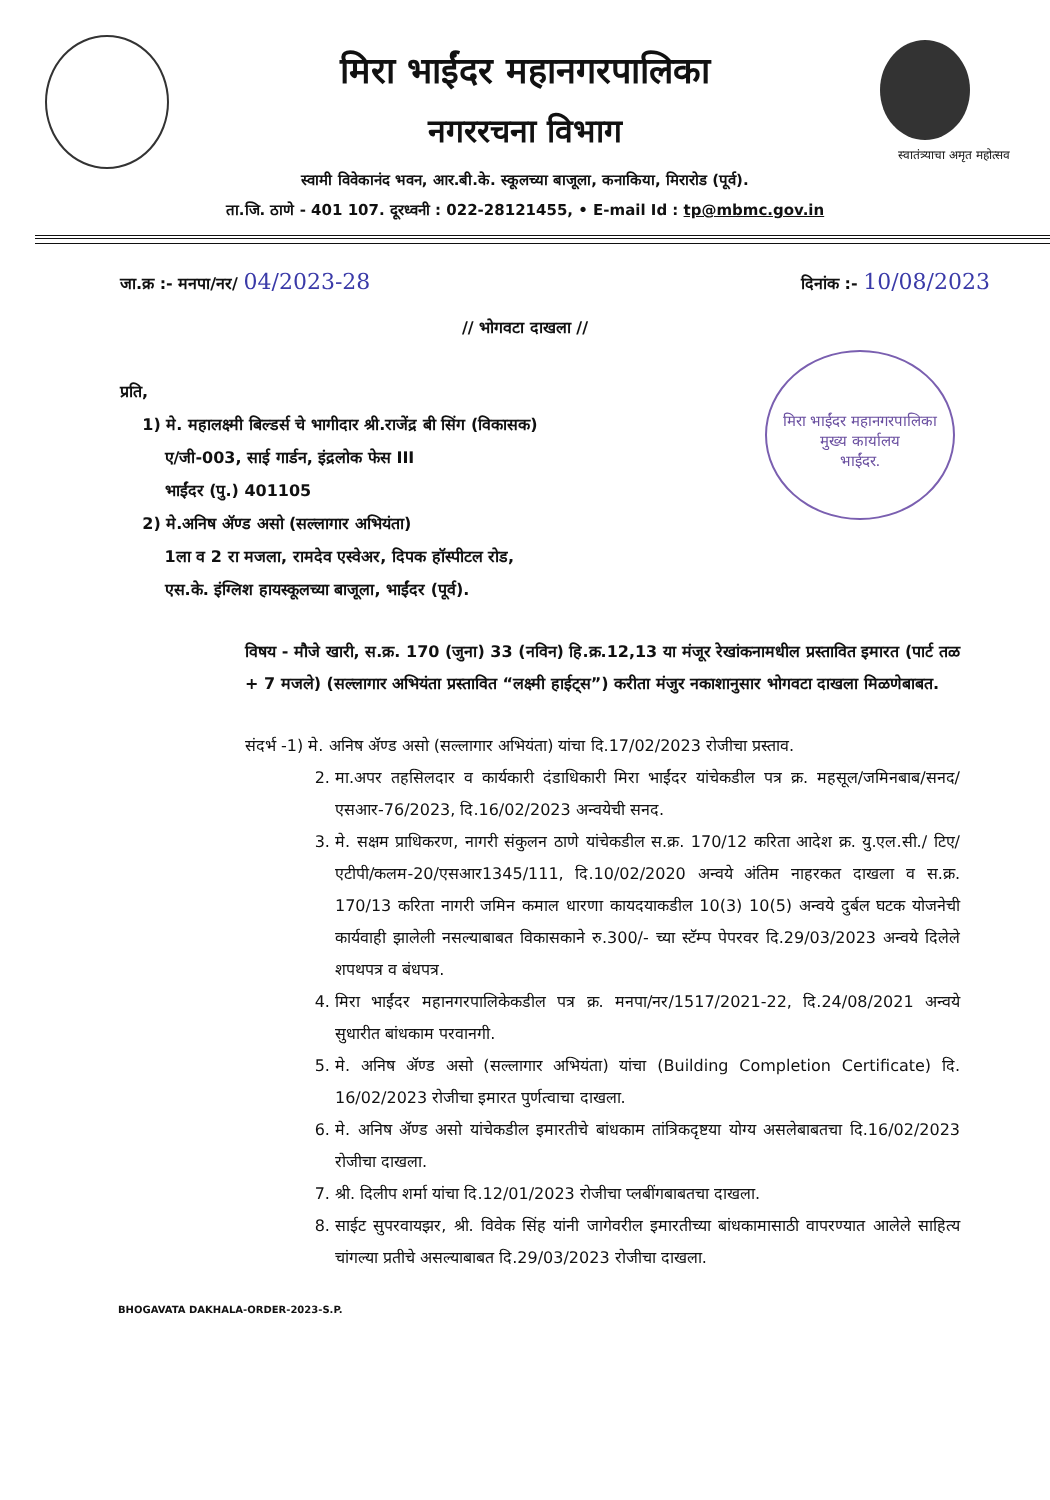मिरा भाईंदर महानगरपालिका
नगररचना विभाग
स्वातंत्र्याचा अमृत महोत्सव
स्वामी विवेकानंद भवन, आर.बी.के. स्कूलच्या बाजूला, कनाकिया, मिरारोड (पूर्व).
ता.जि. ठाणे - 401 107. दूरध्वनी : 022-28121455, • E-mail Id : tp@mbmc.gov.in
जा.क्र :- मनपा/नर/ 04/2023-28 दिनांक :- 10/08/2023
// भोगवटा दाखला //
प्रति,
1) मे. महालक्ष्मी बिल्डर्स चे भागीदार श्री.राजेंद्र बी सिंग (विकासक)
ए/जी-003, साई गार्डन, इंद्रलोक फेस III
भाईंदर (पु.) 401105
2) मे.अनिष ॲण्ड असो (सल्लागार अभियंता)
1ला व 2 रा मजला, रामदेव एस्वेअर, दिपक हॉस्पीटल रोड,
एस.के. इंग्लिश हायस्कूलच्या बाजूला, भाईंदर (पूर्व).
मिरा भाईंदर महानगरपालिका
मुख्य कार्यालय
भाईंदर.
विषय - मौजे खारी, स.क्र. 170 (जुना) 33 (नविन) हि.क्र.12,13 या मंजूर रेखांकनामधील प्रस्तावित इमारत (पार्ट तळ + 7 मजले) (सल्लागार अभियंता प्रस्तावित “लक्ष्मी हाईट्स”) करीता मंजुर नकाशानुसार भोगवटा दाखला मिळणेबाबत.
संदर्भ -1) मे. अनिष ॲण्ड असो (सल्लागार अभियंता) यांचा दि.17/02/2023 रोजीचा प्रस्ताव.
2. मा.अपर तहसिलदार व कार्यकारी दंडाधिकारी मिरा भाईंदर यांचेकडील पत्र क्र. महसूल/जमिनबाब/सनद/एसआर-76/2023, दि.16/02/2023 अन्वयेची सनद.
3. मे. सक्षम प्राधिकरण, नागरी संकुलन ठाणे यांचेकडील स.क्र. 170/12 करिता आदेश क्र. यु.एल.सी./ टिए/एटीपी/कलम-20/एसआर1345/111, दि.10/02/2020 अन्वये अंतिम नाहरकत दाखला व स.क्र. 170/13 करिता नागरी जमिन कमाल धारणा कायदयाकडील 10(3) 10(5) अन्वये दुर्बल घटक योजनेची कार्यवाही झालेली नसल्याबाबत विकासकाने रु.300/- च्या स्टॅम्प पेपरवर दि.29/03/2023 अन्वये दिलेले शपथपत्र व बंधपत्र.
4. मिरा भाईंदर महानगरपालिकेकडील पत्र क्र. मनपा/नर/1517/2021-22, दि.24/08/2021 अन्वये सुधारीत बांधकाम परवानगी.
5. मे. अनिष ॲण्ड असो (सल्लागार अभियंता) यांचा (Building Completion Certificate) दि. 16/02/2023 रोजीचा इमारत पुर्णत्वाचा दाखला.
6. मे. अनिष ॲण्ड असो यांचेकडील इमारतीचे बांधकाम तांत्रिकदृष्टया योग्य असलेबाबतचा दि.16/02/2023 रोजीचा दाखला.
7. श्री. दिलीप शर्मा यांचा दि.12/01/2023 रोजीचा प्लबींगबाबतचा दाखला.
8. साईट सुपरवायझर, श्री. विवेक सिंह यांनी जागेवरील इमारतीच्या बांधकामासाठी वापरण्यात आलेले साहित्य चांगल्या प्रतीचे असल्याबाबत दि.29/03/2023 रोजीचा दाखला.
BHOGAVATA DAKHALA-ORDER-2023-S.P.